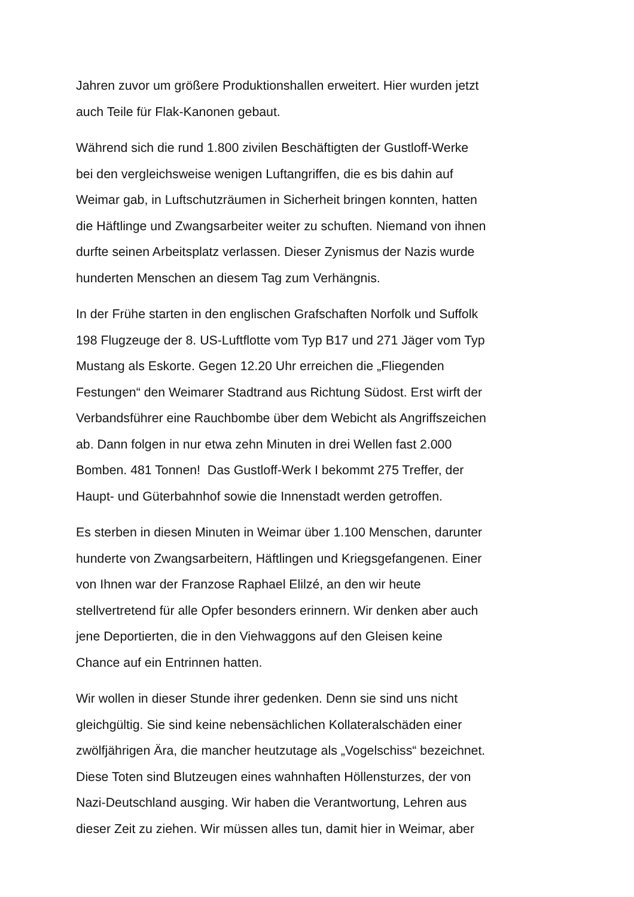Jahren zuvor um größere Produktionshallen erweitert. Hier wurden jetzt
auch Teile für Flak-Kanonen gebaut.
Während sich die rund 1.800 zivilen Beschäftigten der Gustloff-Werke
bei den vergleichsweise wenigen Luftangriffen, die es bis dahin auf
Weimar gab, in Luftschutzräumen in Sicherheit bringen konnten, hatten
die Häftlinge und Zwangsarbeiter weiter zu schuften. Niemand von ihnen
durfte seinen Arbeitsplatz verlassen. Dieser Zynismus der Nazis wurde
hunderten Menschen an diesem Tag zum Verhängnis.
In der Frühe starten in den englischen Grafschaften Norfolk und Suffolk
198 Flugzeuge der 8. US-Luftflotte vom Typ B17 und 271 Jäger vom Typ
Mustang als Eskorte. Gegen 12.20 Uhr erreichen die „Fliegenden
Festungen“ den Weimarer Stadtrand aus Richtung Südost. Erst wirft der
Verbandsführer eine Rauchbombe über dem Webicht als Angriffszeichen
ab. Dann folgen in nur etwa zehn Minuten in drei Wellen fast 2.000
Bomben. 481 Tonnen! Das Gustloff-Werk I bekommt 275 Treffer, der
Haupt- und Güterbahnhof sowie die Innenstadt werden getroffen.
Es sterben in diesen Minuten in Weimar über 1.100 Menschen, darunter
hunderte von Zwangsarbeitern, Häftlingen und Kriegsgefangenen. Einer
von Ihnen war der Franzose Raphael Elilzé, an den wir heute
stellvertretend für alle Opfer besonders erinnern. Wir denken aber auch
jene Deportierten, die in den Viehwaggons auf den Gleisen keine
Chance auf ein Entrinnen hatten.
Wir wollen in dieser Stunde ihrer gedenken. Denn sie sind uns nicht
gleichgültig. Sie sind keine nebensächlichen Kollateralschäden einer
zwölfjährigen Ära, die mancher heutzutage als „Vogelschiss“ bezeichnet.
Diese Toten sind Blutzeugen eines wahnhaften Höllensturzes, der von
Nazi-Deutschland ausging. Wir haben die Verantwortung, Lehren aus
dieser Zeit zu ziehen. Wir müssen alles tun, damit hier in Weimar, aber